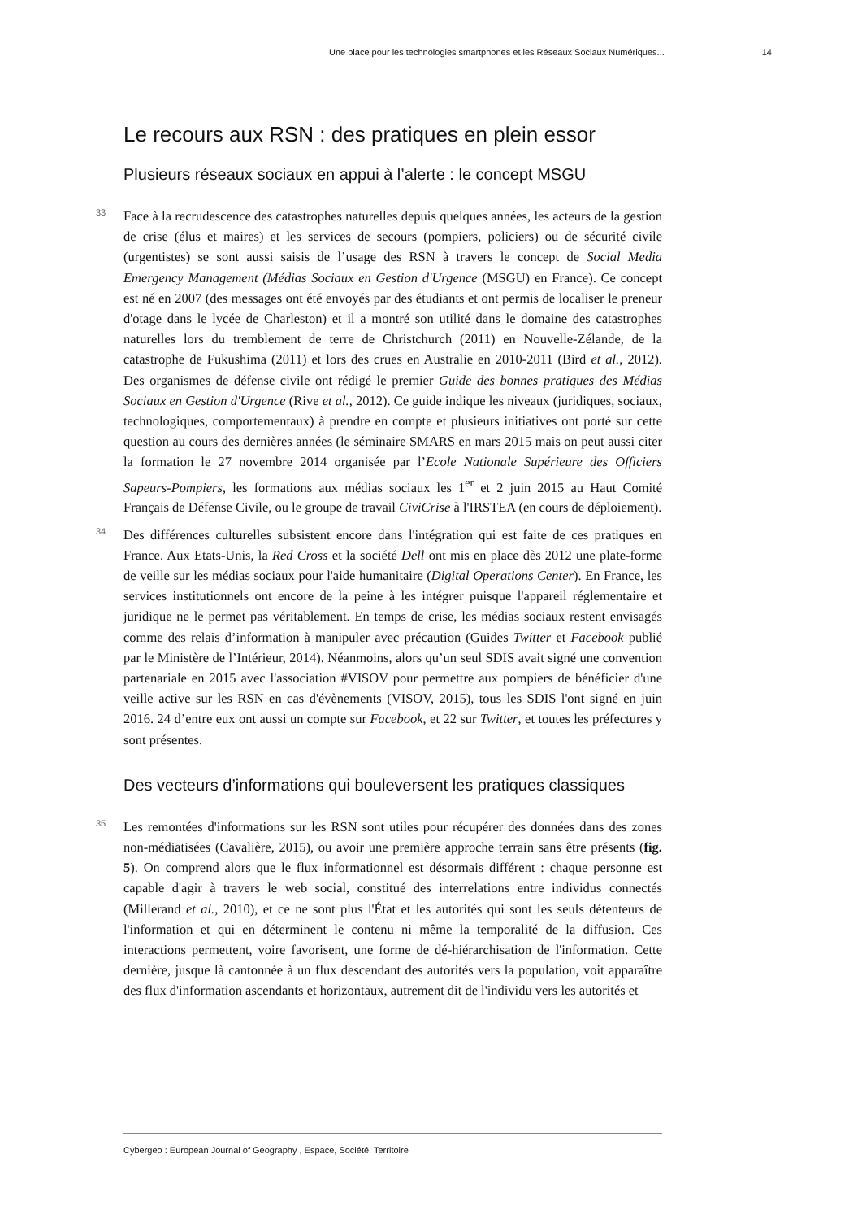Une place pour les technologies smartphones et les Réseaux Sociaux Numériques... 14
Le recours aux RSN : des pratiques en plein essor
Plusieurs réseaux sociaux en appui à l’alerte : le concept MSGU
33 Face à la recrudescence des catastrophes naturelles depuis quelques années, les acteurs de la gestion de crise (élus et maires) et les services de secours (pompiers, policiers) ou de sécurité civile (urgentistes) se sont aussi saisis de l’usage des RSN à travers le concept de Social Media Emergency Management (Médias Sociaux en Gestion d'Urgence (MSGU) en France). Ce concept est né en 2007 (des messages ont été envoyés par des étudiants et ont permis de localiser le preneur d'otage dans le lycée de Charleston) et il a montré son utilité dans le domaine des catastrophes naturelles lors du tremblement de terre de Christchurch (2011) en Nouvelle-Zélande, de la catastrophe de Fukushima (2011) et lors des crues en Australie en 2010-2011 (Bird et al., 2012). Des organismes de défense civile ont rédigé le premier Guide des bonnes pratiques des Médias Sociaux en Gestion d'Urgence (Rive et al., 2012). Ce guide indique les niveaux (juridiques, sociaux, technologiques, comportementaux) à prendre en compte et plusieurs initiatives ont porté sur cette question au cours des dernières années (le séminaire SMARS en mars 2015 mais on peut aussi citer la formation le 27 novembre 2014 organisée par l’Ecole Nationale Supérieure des Officiers Sapeurs-Pompiers, les formations aux médias sociaux les 1<sup>er</sup> et 2 juin 2015 au Haut Comité Français de Défense Civile, ou le groupe de travail CiviCrise à l'IRSTEA (en cours de déploiement).
34 Des différences culturelles subsistent encore dans l'intégration qui est faite de ces pratiques en France. Aux Etats-Unis, la Red Cross et la société Dell ont mis en place dès 2012 une plate-forme de veille sur les médias sociaux pour l'aide humanitaire (Digital Operations Center). En France, les services institutionnels ont encore de la peine à les intégrer puisque l'appareil réglementaire et juridique ne le permet pas véritablement. En temps de crise, les médias sociaux restent envisagés comme des relais d’information à manipuler avec précaution (Guides Twitter et Facebook publié par le Ministère de l’Intérieur, 2014). Néanmoins, alors qu’un seul SDIS avait signé une convention partenariale en 2015 avec l'association #VISOV pour permettre aux pompiers de bénéficier d'une veille active sur les RSN en cas d'évènements (VISOV, 2015), tous les SDIS l'ont signé en juin 2016. 24 d’entre eux ont aussi un compte sur Facebook, et 22 sur Twitter, et toutes les préfectures y sont présentes.
Des vecteurs d’informations qui bouleversent les pratiques classiques
35 Les remontées d'informations sur les RSN sont utiles pour récupérer des données dans des zones non-médiatisées (Cavalière, 2015), ou avoir une première approche terrain sans être présents (fig. 5). On comprend alors que le flux informationnel est désormais différent : chaque personne est capable d'agir à travers le web social, constitué des interrelations entre individus connectés (Millerand et al., 2010), et ce ne sont plus l'État et les autorités qui sont les seuls détenteurs de l'information et qui en déterminent le contenu ni même la temporalité de la diffusion. Ces interactions permettent, voire favorisent, une forme de dé-hiérarchisation de l'information. Cette dernière, jusque là cantonnée à un flux descendant des autorités vers la population, voit apparaître des flux d'information ascendants et horizontaux, autrement dit de l'individu vers les autorités et
Cybergeo : European Journal of Geography , Espace, Société, Territoire